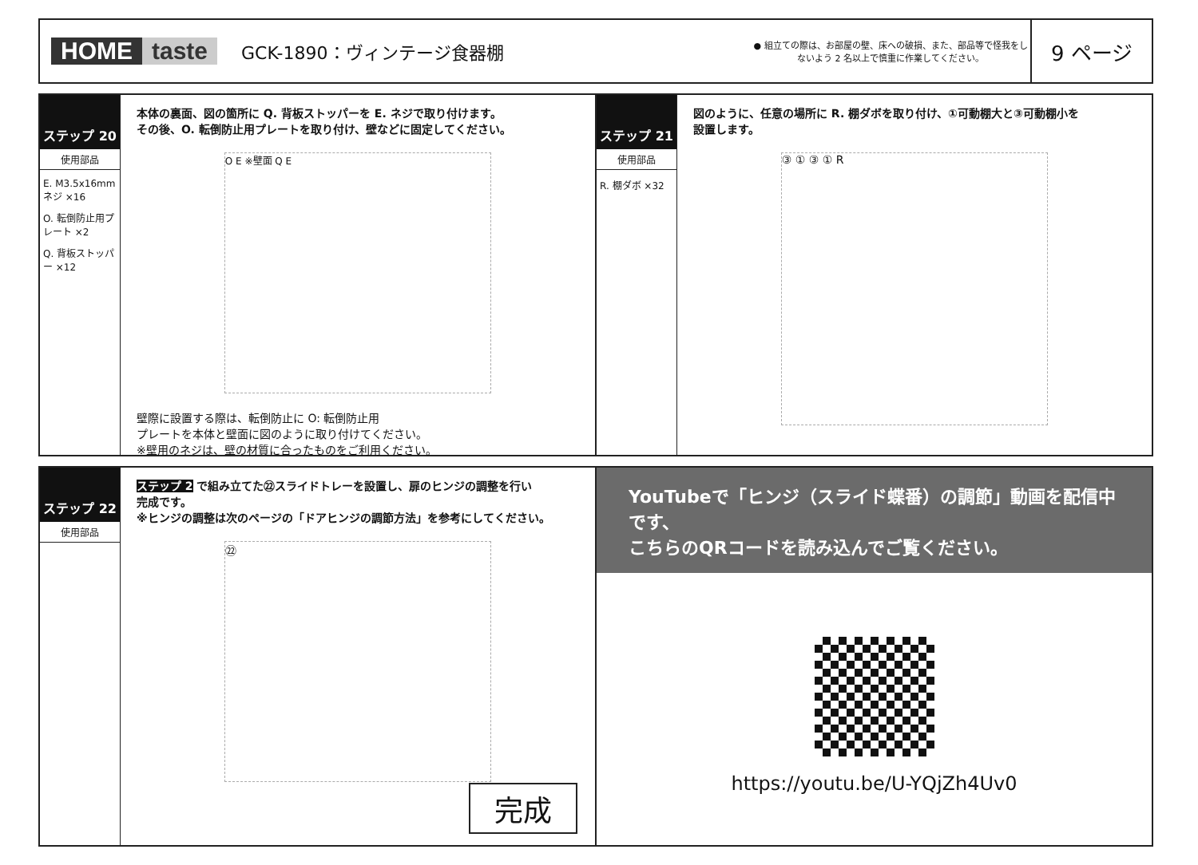HOME taste
GCK-1890：ヴィンテージ食器棚
● 組立ての際は、お部屋の壁、床への破損、また、部品等で怪我をしないよう 2 名以上で慎重に作業してください。
9 ページ
ステップ 20
使用部品
E. M3.5x16mm ネジ ×16
O. 転倒防止用プレート ×2
Q. 背板ストッパー ×12
本体の裏面、図の箇所に Q. 背板ストッパーを E. ネジで取り付けます。
その後、O. 転倒防止用プレートを取り付け、壁などに固定してください。
O E ※壁面 Q E
壁際に設置する際は、転倒防止に O: 転倒防止用
プレートを本体と壁面に図のように取り付けてください。
※壁用のネジは、壁の材質に合ったものをご利用ください。
ステップ 21
使用部品
R. 棚ダボ ×32
図のように、任意の場所に R. 棚ダボを取り付け、①可動棚大と③可動棚小を
設置します。
③ ① ③ ① R
ステップ 22
使用部品
ステップ 2 で組み立てた㉒スライドトレーを設置し、扉のヒンジの調整を行い
完成です。
※ヒンジの調整は次のページの「ドアヒンジの調節方法」を参考にしてください。
㉒
完成
YouTubeで「ヒンジ（スライド蝶番）の調節」動画を配信中です、
こちらのQRコードを読み込んでご覧ください。
https://youtu.be/U-YQjZh4Uv0